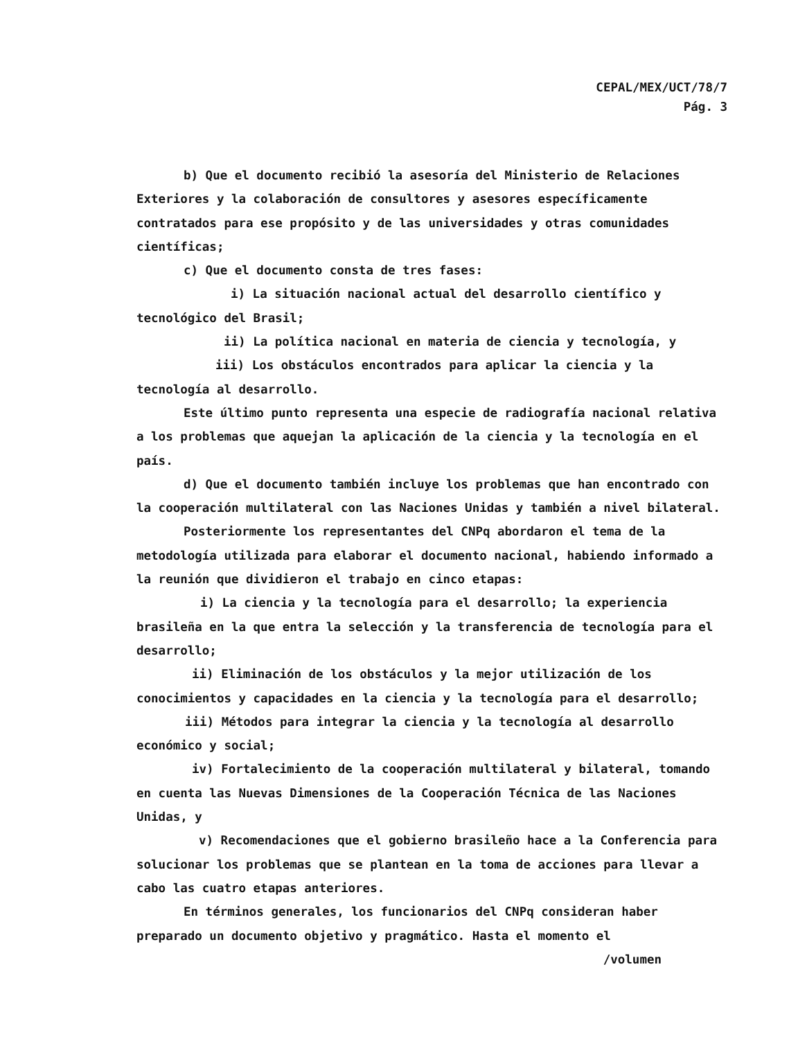CEPAL/MEX/UCT/78/7
Pág. 3
b) Que el documento recibió la asesoría del Ministerio de Relaciones Exteriores y la colaboración de consultores y asesores específicamente contratados para ese propósito y de las universidades y otras comunidades científicas;
c) Que el documento consta de tres fases:
i) La situación nacional actual del desarrollo científico y tecnológico del Brasil;
ii) La política nacional en materia de ciencia y tecnología, y
iii) Los obstáculos encontrados para aplicar la ciencia y la tecnología al desarrollo.
Este último punto representa una especie de radiografía nacional relativa a los problemas que aquejan la aplicación de la ciencia y la tecnología en el país.
d) Que el documento también incluye los problemas que han encontrado con la cooperación multilateral con las Naciones Unidas y también a nivel bilateral.
Posteriormente los representantes del CNPq abordaron el tema de la metodología utilizada para elaborar el documento nacional, habiendo informado a la reunión que dividieron el trabajo en cinco etapas:
i) La ciencia y la tecnología para el desarrollo; la experiencia brasileña en la que entra la selección y la transferencia de tecnología para el desarrollo;
ii) Eliminación de los obstáculos y la mejor utilización de los conocimientos y capacidades en la ciencia y la tecnología para el desarrollo;
iii) Métodos para integrar la ciencia y la tecnología al desarrollo económico y social;
iv) Fortalecimiento de la cooperación multilateral y bilateral, tomando en cuenta las Nuevas Dimensiones de la Cooperación Técnica de las Naciones Unidas, y
v) Recomendaciones que el gobierno brasileño hace a la Conferencia para solucionar los problemas que se plantean en la toma de acciones para llevar a cabo las cuatro etapas anteriores.
En términos generales, los funcionarios del CNPq consideran haber preparado un documento objetivo y pragmático. Hasta el momento el
/volumen